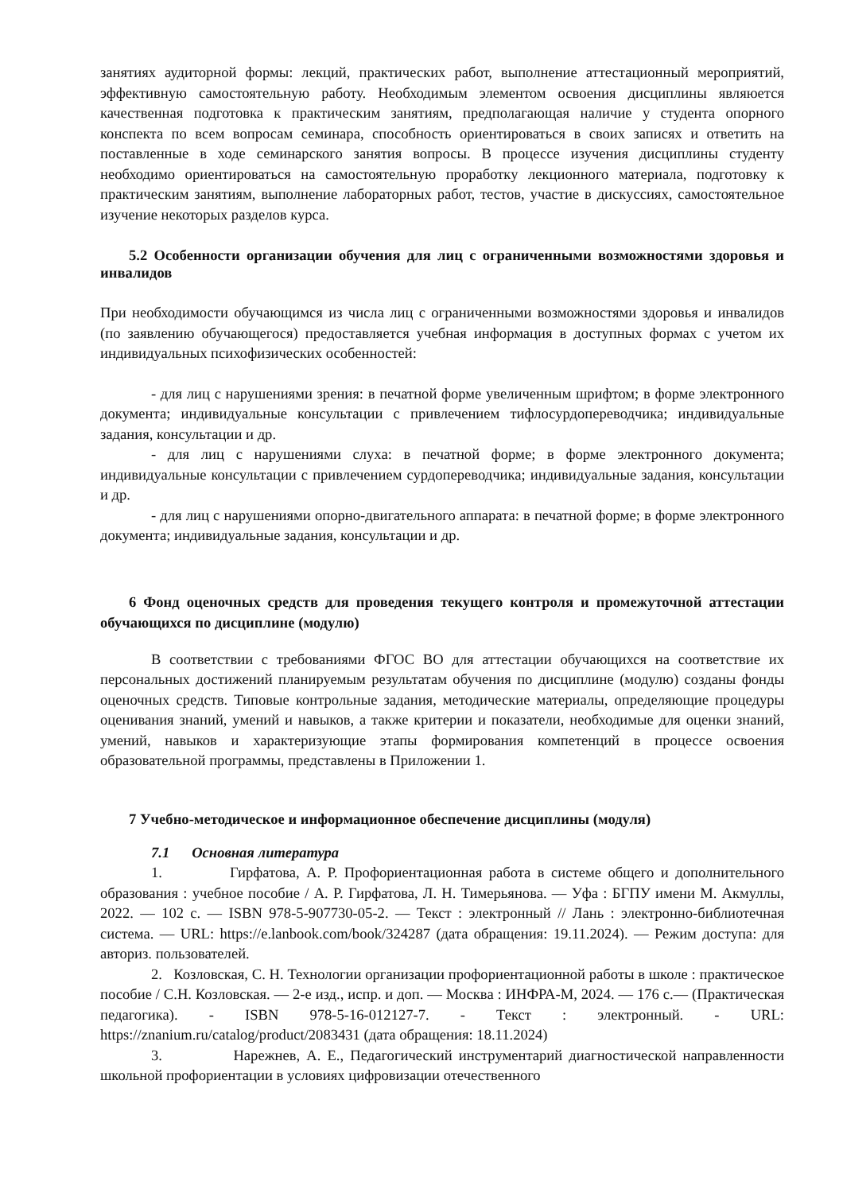занятиях аудиторной формы: лекций, практических работ, выполнение аттестационный мероприятий, эффективную самостоятельную работу. Необходимым элементом освоения дисциплины являюется качественная подготовка к практическим занятиям, предполагающая наличие у студента опорного конспекта по всем вопросам семинара, способность ориентироваться в своих записях и ответить на поставленные в ходе семинарского занятия вопросы. В процессе изучения дисциплины студенту необходимо ориентироваться на самостоятельную проработку лекционного материала, подготовку к практическим занятиям, выполнение лабораторных работ, тестов, участие в дискуссиях, самостоятельное изучение некоторых разделов курса.
5.2 Особенности организации обучения для лиц с ограниченными возможностями здоровья и инвалидов
При необходимости обучающимся из числа лиц с ограниченными возможностями здоровья и инвалидов (по заявлению обучающегося) предоставляется учебная информация в доступных формах с учетом их индивидуальных психофизических особенностей:
- для лиц с нарушениями зрения: в печатной форме увеличенным шрифтом; в форме электронного документа; индивидуальные консультации с привлечением тифлосурдопереводчика; индивидуальные задания, консультации и др.
- для лиц с нарушениями слуха: в печатной форме; в форме электронного документа; индивидуальные консультации с привлечением сурдопереводчика; индивидуальные задания, консультации и др.
- для лиц с нарушениями опорно-двигательного аппарата: в печатной форме; в форме электронного документа; индивидуальные задания, консультации и др.
6 Фонд оценочных средств для проведения текущего контроля и промежуточной аттестации обучающихся по дисциплине (модулю)
В соответствии с требованиями ФГОС ВО для аттестации обучающихся на соответствие их персональных достижений планируемым результатам обучения по дисциплине (модулю) созданы фонды оценочных средств. Типовые контрольные задания, методические материалы, определяющие процедуры оценивания знаний, умений и навыков, а также критерии и показатели, необходимые для оценки знаний, умений, навыков и характеризующие этапы формирования компетенций в процессе освоения образовательной программы, представлены в Приложении 1.
7 Учебно-методическое и информационное обеспечение дисциплины (модуля)
7.1 Основная литература
1. Гирфатова, А. Р. Профориентационная работа в системе общего и дополнительного образования : учебное пособие / А. Р. Гирфатова, Л. Н. Тимерьянова. — Уфа : БГПУ имени М. Акмуллы, 2022. — 102 с. — ISBN 978-5-907730-05-2. — Текст : электронный // Лань : электронно-библиотечная система. — URL: https://e.lanbook.com/book/324287 (дата обращения: 19.11.2024). — Режим доступа: для авториз. пользователей.
2. Козловская, С. Н. Технологии организации профориентационной работы в школе : практическое пособие / С.Н. Козловская. — 2-е изд., испр. и доп. — Москва : ИНФРА-М, 2024. — 176 с.— (Практическая педагогика). - ISBN 978-5-16-012127-7. - Текст : электронный. - URL: https://znanium.ru/catalog/product/2083431 (дата обращения: 18.11.2024)
3. Нарежнев, А. Е., Педагогический инструментарий диагностической направленности школьной профориентации в условиях цифровизации отечественного